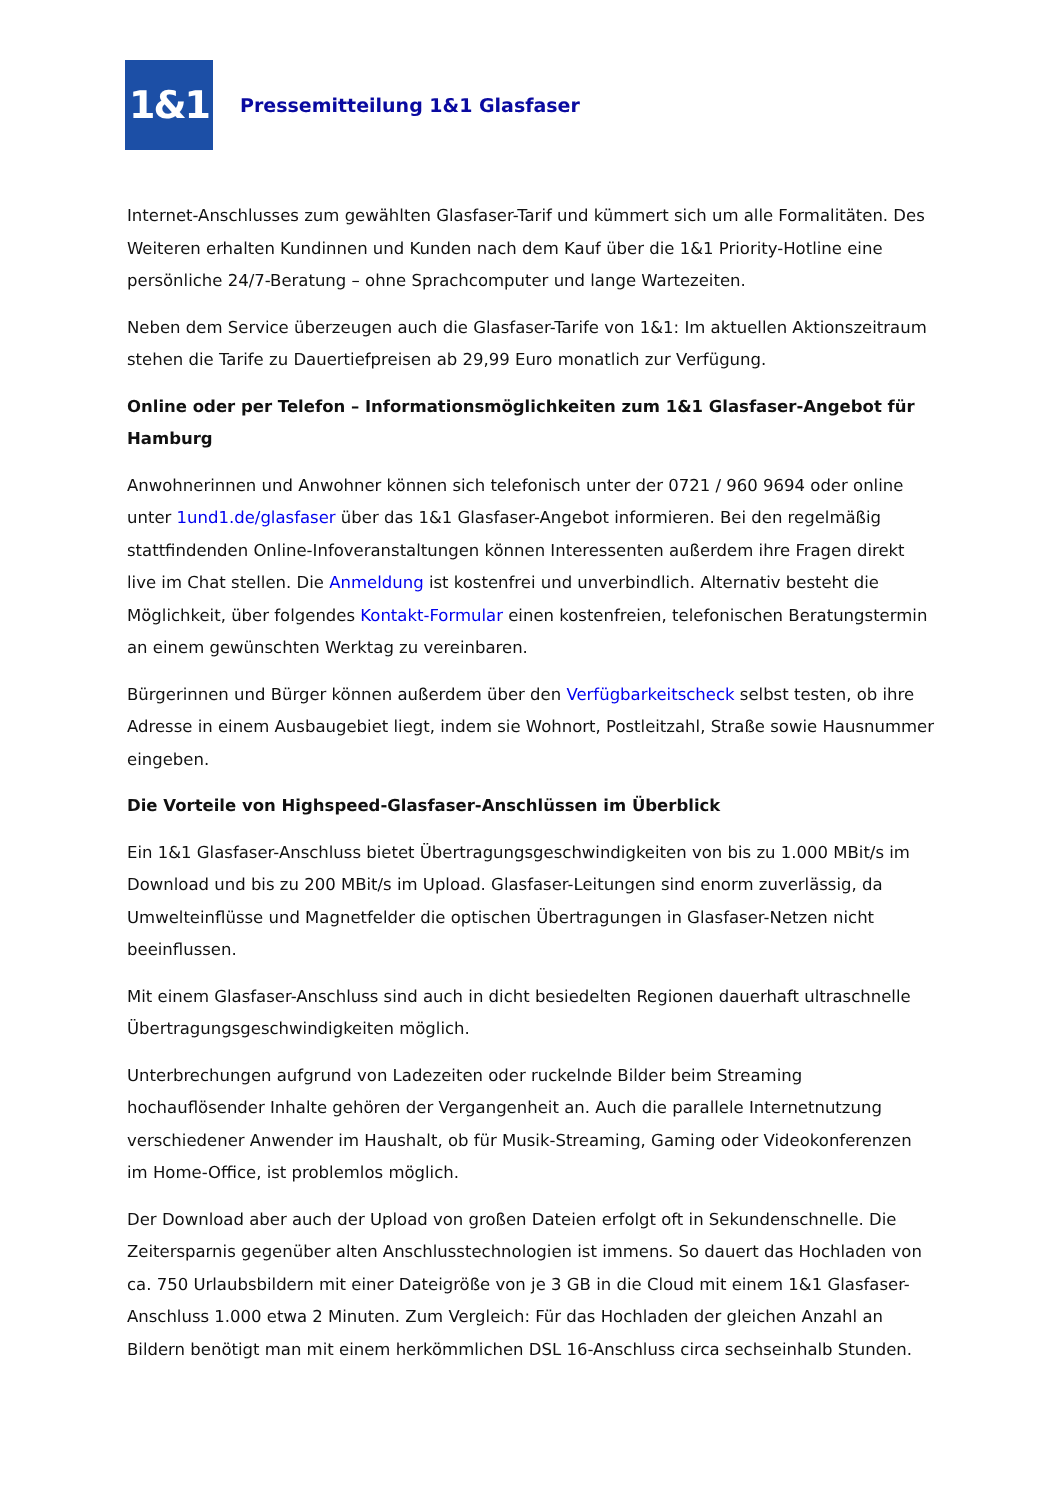1&1
Pressemitteilung 1&1 Glasfaser
Internet-Anschlusses zum gewählten Glasfaser-Tarif und kümmert sich um alle Formalitäten. Des Weiteren erhalten Kundinnen und Kunden nach dem Kauf über die 1&1 Priority-Hotline eine persönliche 24/7-Beratung – ohne Sprachcomputer und lange Wartezeiten.
Neben dem Service überzeugen auch die Glasfaser-Tarife von 1&1: Im aktuellen Aktionszeitraum stehen die Tarife zu Dauertiefpreisen ab 29,99 Euro monatlich zur Verfügung.
Online oder per Telefon – Informationsmöglichkeiten zum 1&1 Glasfaser-Angebot für Hamburg
Anwohnerinnen und Anwohner können sich telefonisch unter der 0721 / 960 9694 oder online unter 1und1.de/glasfaser über das 1&1 Glasfaser-Angebot informieren. Bei den regelmäßig stattfindenden Online-Infoveranstaltungen können Interessenten außerdem ihre Fragen direkt live im Chat stellen. Die Anmeldung ist kostenfrei und unverbindlich. Alternativ besteht die Möglichkeit, über folgendes Kontakt-Formular einen kostenfreien, telefonischen Beratungstermin an einem gewünschten Werktag zu vereinbaren.
Bürgerinnen und Bürger können außerdem über den Verfügbarkeitscheck selbst testen, ob ihre Adresse in einem Ausbaugebiet liegt, indem sie Wohnort, Postleitzahl, Straße sowie Hausnummer eingeben.
Die Vorteile von Highspeed-Glasfaser-Anschlüssen im Überblick
Ein 1&1 Glasfaser-Anschluss bietet Übertragungsgeschwindigkeiten von bis zu 1.000 MBit/s im Download und bis zu 200 MBit/s im Upload. Glasfaser-Leitungen sind enorm zuverlässig, da Umwelteinflüsse und Magnetfelder die optischen Übertragungen in Glasfaser-Netzen nicht beeinflussen.
Mit einem Glasfaser-Anschluss sind auch in dicht besiedelten Regionen dauerhaft ultraschnelle Übertragungsgeschwindigkeiten möglich.
Unterbrechungen aufgrund von Ladezeiten oder ruckelnde Bilder beim Streaming hochauflösender Inhalte gehören der Vergangenheit an. Auch die parallele Internetnutzung verschiedener Anwender im Haushalt, ob für Musik-Streaming, Gaming oder Videokonferenzen im Home-Office, ist problemlos möglich.
Der Download aber auch der Upload von großen Dateien erfolgt oft in Sekundenschnelle. Die Zeitersparnis gegenüber alten Anschlusstechnologien ist immens. So dauert das Hochladen von ca. 750 Urlaubsbildern mit einer Dateigröße von je 3 GB in die Cloud mit einem 1&1 Glasfaser-Anschluss 1.000 etwa 2 Minuten. Zum Vergleich: Für das Hochladen der gleichen Anzahl an Bildern benötigt man mit einem herkömmlichen DSL 16-Anschluss circa sechseinhalb Stunden.